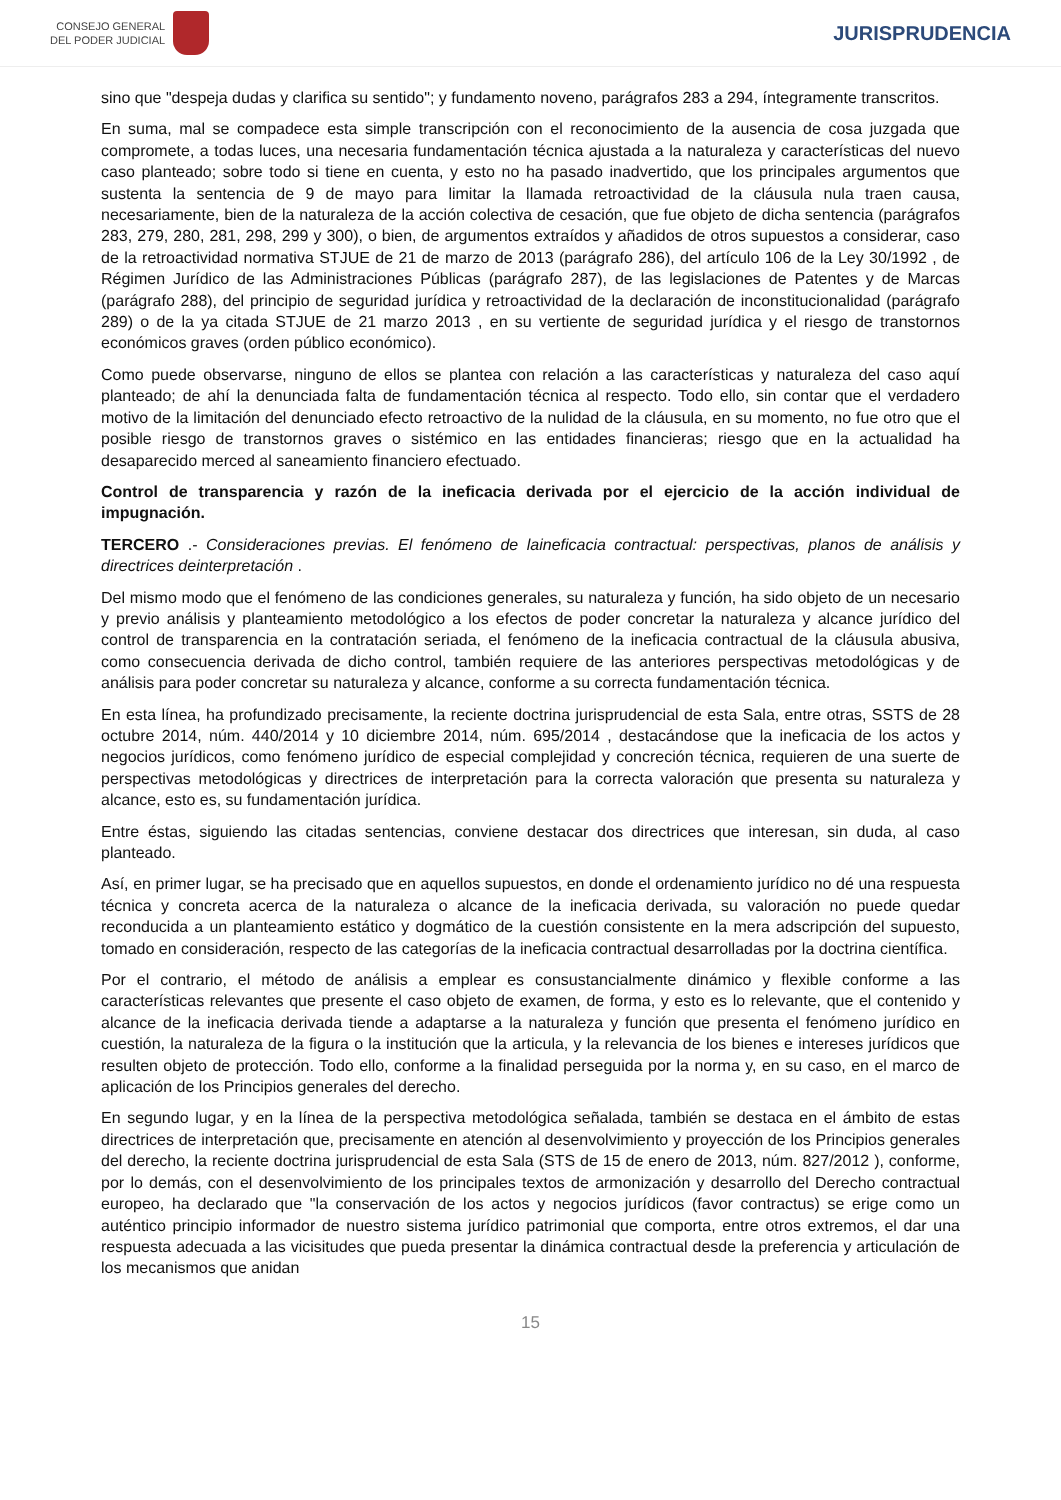CONSEJO GENERAL
DEL PODER JUDICIAL
JURISPRUDENCIA
sino que "despeja dudas y clarifica su sentido"; y fundamento noveno, parágrafos 283 a 294, íntegramente transcritos.
En suma, mal se compadece esta simple transcripción con el reconocimiento de la ausencia de cosa juzgada que compromete, a todas luces, una necesaria fundamentación técnica ajustada a la naturaleza y características del nuevo caso planteado; sobre todo si tiene en cuenta, y esto no ha pasado inadvertido, que los principales argumentos que sustenta la sentencia de 9 de mayo para limitar la llamada retroactividad de la cláusula nula traen causa, necesariamente, bien de la naturaleza de la acción colectiva de cesación, que fue objeto de dicha sentencia (parágrafos 283, 279, 280, 281, 298, 299 y 300), o bien, de argumentos extraídos y añadidos de otros supuestos a considerar, caso de la retroactividad normativa STJUE de 21 de marzo de 2013 (parágrafo 286), del artículo 106 de la Ley 30/1992 , de Régimen Jurídico de las Administraciones Públicas (parágrafo 287), de las legislaciones de Patentes y de Marcas (parágrafo 288), del principio de seguridad jurídica y retroactividad de la declaración de inconstitucionalidad (parágrafo 289) o de la ya citada STJUE de 21 marzo 2013 , en su vertiente de seguridad jurídica y el riesgo de transtornos económicos graves (orden público económico).
Como puede observarse, ninguno de ellos se plantea con relación a las características y naturaleza del caso aquí planteado; de ahí la denunciada falta de fundamentación técnica al respecto. Todo ello, sin contar que el verdadero motivo de la limitación del denunciado efecto retroactivo de la nulidad de la cláusula, en su momento, no fue otro que el posible riesgo de transtornos graves o sistémico en las entidades financieras; riesgo que en la actualidad ha desaparecido merced al saneamiento financiero efectuado.
Control de transparencia y razón de la ineficacia derivada por el ejercicio de la acción individual de impugnación.
TERCERO .- Consideraciones previas. El fenómeno de laineficacia contractual: perspectivas, planos de análisis y directrices deinterpretación .
Del mismo modo que el fenómeno de las condiciones generales, su naturaleza y función, ha sido objeto de un necesario y previo análisis y planteamiento metodológico a los efectos de poder concretar la naturaleza y alcance jurídico del control de transparencia en la contratación seriada, el fenómeno de la ineficacia contractual de la cláusula abusiva, como consecuencia derivada de dicho control, también requiere de las anteriores perspectivas metodológicas y de análisis para poder concretar su naturaleza y alcance, conforme a su correcta fundamentación técnica.
En esta línea, ha profundizado precisamente, la reciente doctrina jurisprudencial de esta Sala, entre otras, SSTS de 28 octubre 2014, núm. 440/2014 y 10 diciembre 2014, núm. 695/2014 , destacándose que la ineficacia de los actos y negocios jurídicos, como fenómeno jurídico de especial complejidad y concreción técnica, requieren de una suerte de perspectivas metodológicas y directrices de interpretación para la correcta valoración que presenta su naturaleza y alcance, esto es, su fundamentación jurídica.
Entre éstas, siguiendo las citadas sentencias, conviene destacar dos directrices que interesan, sin duda, al caso planteado.
Así, en primer lugar, se ha precisado que en aquellos supuestos, en donde el ordenamiento jurídico no dé una respuesta técnica y concreta acerca de la naturaleza o alcance de la ineficacia derivada, su valoración no puede quedar reconducida a un planteamiento estático y dogmático de la cuestión consistente en la mera adscripción del supuesto, tomado en consideración, respecto de las categorías de la ineficacia contractual desarrolladas por la doctrina científica.
Por el contrario, el método de análisis a emplear es consustancialmente dinámico y flexible conforme a las características relevantes que presente el caso objeto de examen, de forma, y esto es lo relevante, que el contenido y alcance de la ineficacia derivada tiende a adaptarse a la naturaleza y función que presenta el fenómeno jurídico en cuestión, la naturaleza de la figura o la institución que la articula, y la relevancia de los bienes e intereses jurídicos que resulten objeto de protección. Todo ello, conforme a la finalidad perseguida por la norma y, en su caso, en el marco de aplicación de los Principios generales del derecho.
En segundo lugar, y en la línea de la perspectiva metodológica señalada, también se destaca en el ámbito de estas directrices de interpretación que, precisamente en atención al desenvolvimiento y proyección de los Principios generales del derecho, la reciente doctrina jurisprudencial de esta Sala (STS de 15 de enero de 2013, núm. 827/2012 ), conforme, por lo demás, con el desenvolvimiento de los principales textos de armonización y desarrollo del Derecho contractual europeo, ha declarado que "la conservación de los actos y negocios jurídicos (favor contractus) se erige como un auténtico principio informador de nuestro sistema jurídico patrimonial que comporta, entre otros extremos, el dar una respuesta adecuada a las vicisitudes que pueda presentar la dinámica contractual desde la preferencia y articulación de los mecanismos que anidan
15